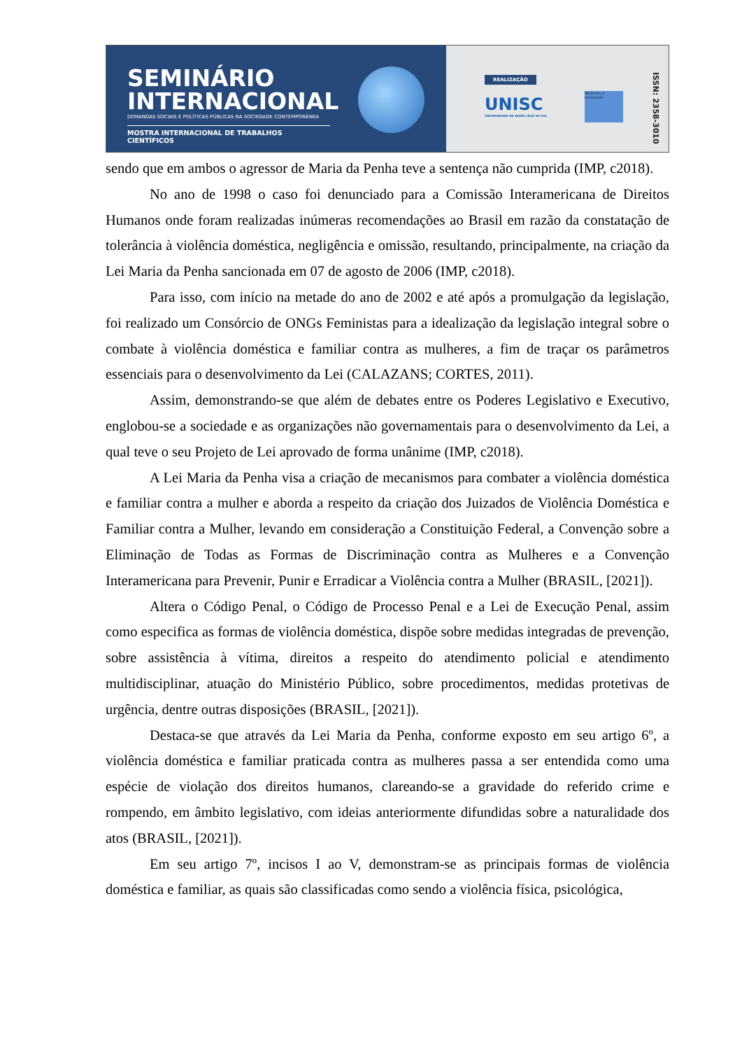SEMINÁRIO
INTERNACIONAL
DEMANDAS SOCIAIS E POLÍTICAS PÚBLICAS NA SOCIEDADE CONTEMPORÂNEA
MOSTRA INTERNACIONAL DE TRABALHOS CIENTÍFICOS
REALIZAÇÃO
UNISC
UNIVERSIDADE DE SANTA CRUZ DO SUL
Mestrado e Doutorado
ISSN: 2358-3010
sendo que em ambos o agressor de Maria da Penha teve a sentença não cumprida (IMP, c2018).
No ano de 1998 o caso foi denunciado para a Comissão Interamericana de Direitos Humanos onde foram realizadas inúmeras recomendações ao Brasil em razão da constatação de tolerância à violência doméstica, negligência e omissão, resultando, principalmente, na criação da Lei Maria da Penha sancionada em 07 de agosto de 2006 (IMP, c2018).
Para isso, com início na metade do ano de 2002 e até após a promulgação da legislação, foi realizado um Consórcio de ONGs Feministas para a idealização da legislação integral sobre o combate à violência doméstica e familiar contra as mulheres, a fim de traçar os parâmetros essenciais para o desenvolvimento da Lei (CALAZANS; CORTES, 2011).
Assim, demonstrando-se que além de debates entre os Poderes Legislativo e Executivo, englobou-se a sociedade e as organizações não governamentais para o desenvolvimento da Lei, a qual teve o seu Projeto de Lei aprovado de forma unânime (IMP, c2018).
A Lei Maria da Penha visa a criação de mecanismos para combater a violência doméstica e familiar contra a mulher e aborda a respeito da criação dos Juizados de Violência Doméstica e Familiar contra a Mulher, levando em consideração a Constituição Federal, a Convenção sobre a Eliminação de Todas as Formas de Discriminação contra as Mulheres e a Convenção Interamericana para Prevenir, Punir e Erradicar a Violência contra a Mulher (BRASIL, [2021]).
Altera o Código Penal, o Código de Processo Penal e a Lei de Execução Penal, assim como especifica as formas de violência doméstica, dispõe sobre medidas integradas de prevenção, sobre assistência à vítima, direitos a respeito do atendimento policial e atendimento multidisciplinar, atuação do Ministério Público, sobre procedimentos, medidas protetivas de urgência, dentre outras disposições (BRASIL, [2021]).
Destaca-se que através da Lei Maria da Penha, conforme exposto em seu artigo 6º, a violência doméstica e familiar praticada contra as mulheres passa a ser entendida como uma espécie de violação dos direitos humanos, clareando-se a gravidade do referido crime e rompendo, em âmbito legislativo, com ideias anteriormente difundidas sobre a naturalidade dos atos (BRASIL, [2021]).
Em seu artigo 7º, incisos I ao V, demonstram-se as principais formas de violência doméstica e familiar, as quais são classificadas como sendo a violência física, psicológica,